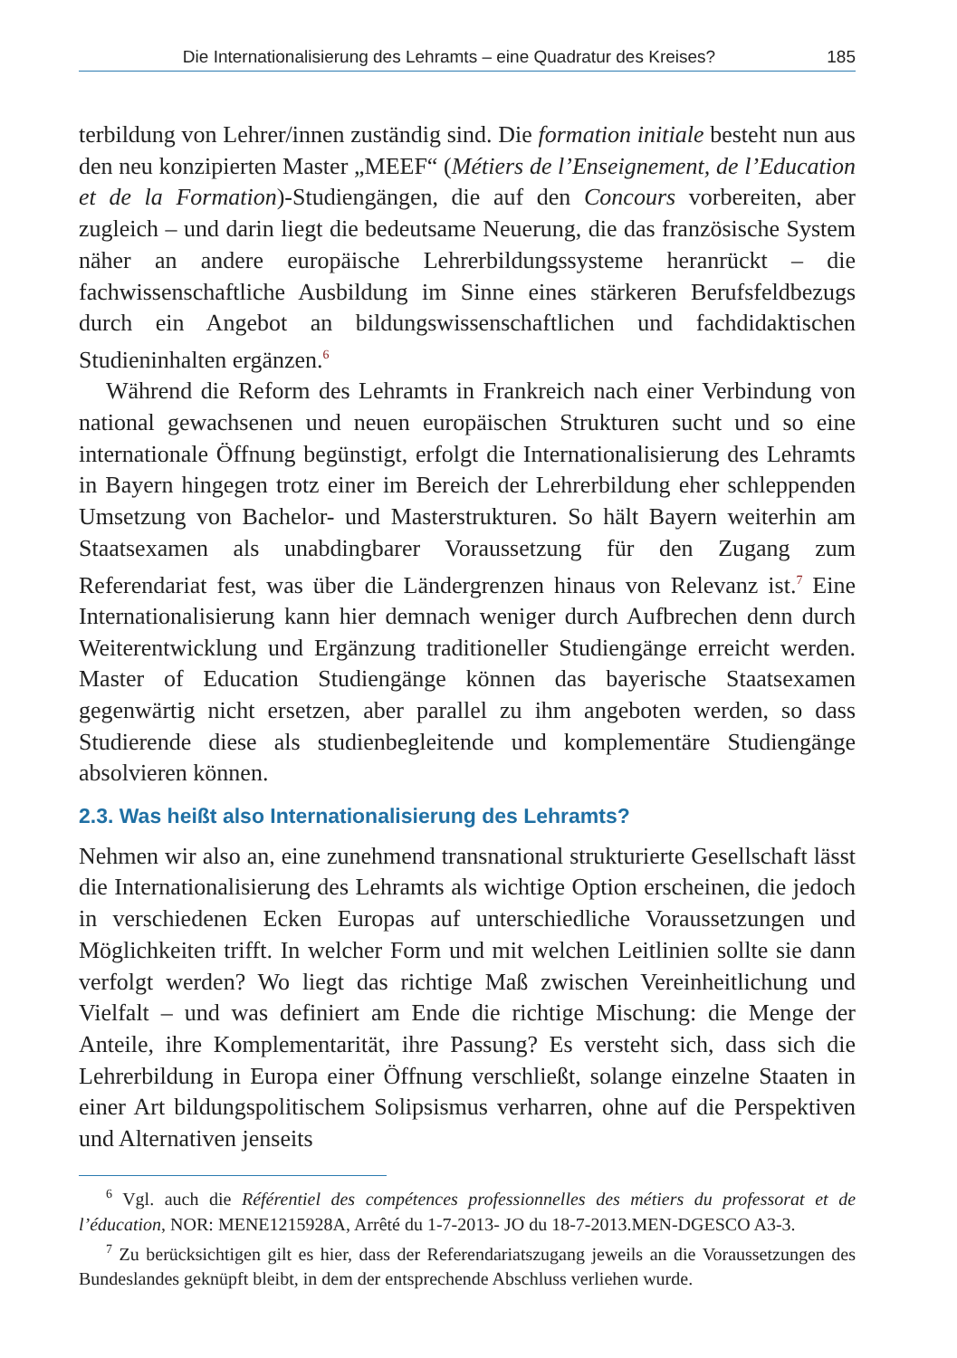Die Internationalisierung des Lehramts – eine Quadratur des Kreises? 185
terbildung von Lehrer/innen zuständig sind. Die formation initiale besteht nun aus den neu konzipierten Master „MEEF“ (Métiers de l’Enseignement, de l’Education et de la Formation)-Studiengängen, die auf den Concours vorbereiten, aber zugleich – und darin liegt die bedeutsame Neuerung, die das französische System näher an andere europäische Lehrerbildungssysteme heranrückt – die fachwissenschaftliche Ausbildung im Sinne eines stärkeren Berufsfeldbezugs durch ein Angebot an bildungswissenschaftlichen und fachdidaktischen Studieninhalten ergänzen.<sup>6</sup>
Während die Reform des Lehramts in Frankreich nach einer Verbindung von national gewachsenen und neuen europäischen Strukturen sucht und so eine internationale Öffnung begünstigt, erfolgt die Internationalisierung des Lehramts in Bayern hingegen trotz einer im Bereich der Lehrerbildung eher schleppenden Umsetzung von Bachelor- und Masterstrukturen. So hält Bayern weiterhin am Staatsexamen als unabdingbarer Voraussetzung für den Zugang zum Referendariat fest, was über die Ländergrenzen hinaus von Relevanz ist.<sup>7</sup> Eine Internationalisierung kann hier demnach weniger durch Aufbrechen denn durch Weiterentwicklung und Ergänzung traditioneller Studiengänge erreicht werden. Master of Education Studiengänge können das bayerische Staatsexamen gegenwärtig nicht ersetzen, aber parallel zu ihm angeboten werden, so dass Studierende diese als studienbegleitende und komplementäre Studiengänge absolvieren können.
2.3. Was heißt also Internationalisierung des Lehramts?
Nehmen wir also an, eine zunehmend transnational strukturierte Gesellschaft lässt die Internationalisierung des Lehramts als wichtige Option erscheinen, die jedoch in verschiedenen Ecken Europas auf unterschiedliche Voraussetzungen und Möglichkeiten trifft. In welcher Form und mit welchen Leitlinien sollte sie dann verfolgt werden? Wo liegt das richtige Maß zwischen Vereinheitlichung und Vielfalt – und was definiert am Ende die richtige Mischung: die Menge der Anteile, ihre Komplementarität, ihre Passung? Es versteht sich, dass sich die Lehrerbildung in Europa einer Öffnung verschließt, solange einzelne Staaten in einer Art bildungspolitischem Solipsismus verharren, ohne auf die Perspektiven und Alternativen jenseits
<sup>6</sup> Vgl. auch die Référentiel des compétences professionnelles des métiers du professorat et de l’éducation, NOR: MENE1215928A, Arrêté du 1-7-2013- JO du 18-7-2013.MEN-DGESCO A3-3.
<sup>7</sup> Zu berücksichtigen gilt es hier, dass der Referendariatszugang jeweils an die Voraussetzungen des Bundeslandes geknüpft bleibt, in dem der entsprechende Abschluss verliehen wurde.